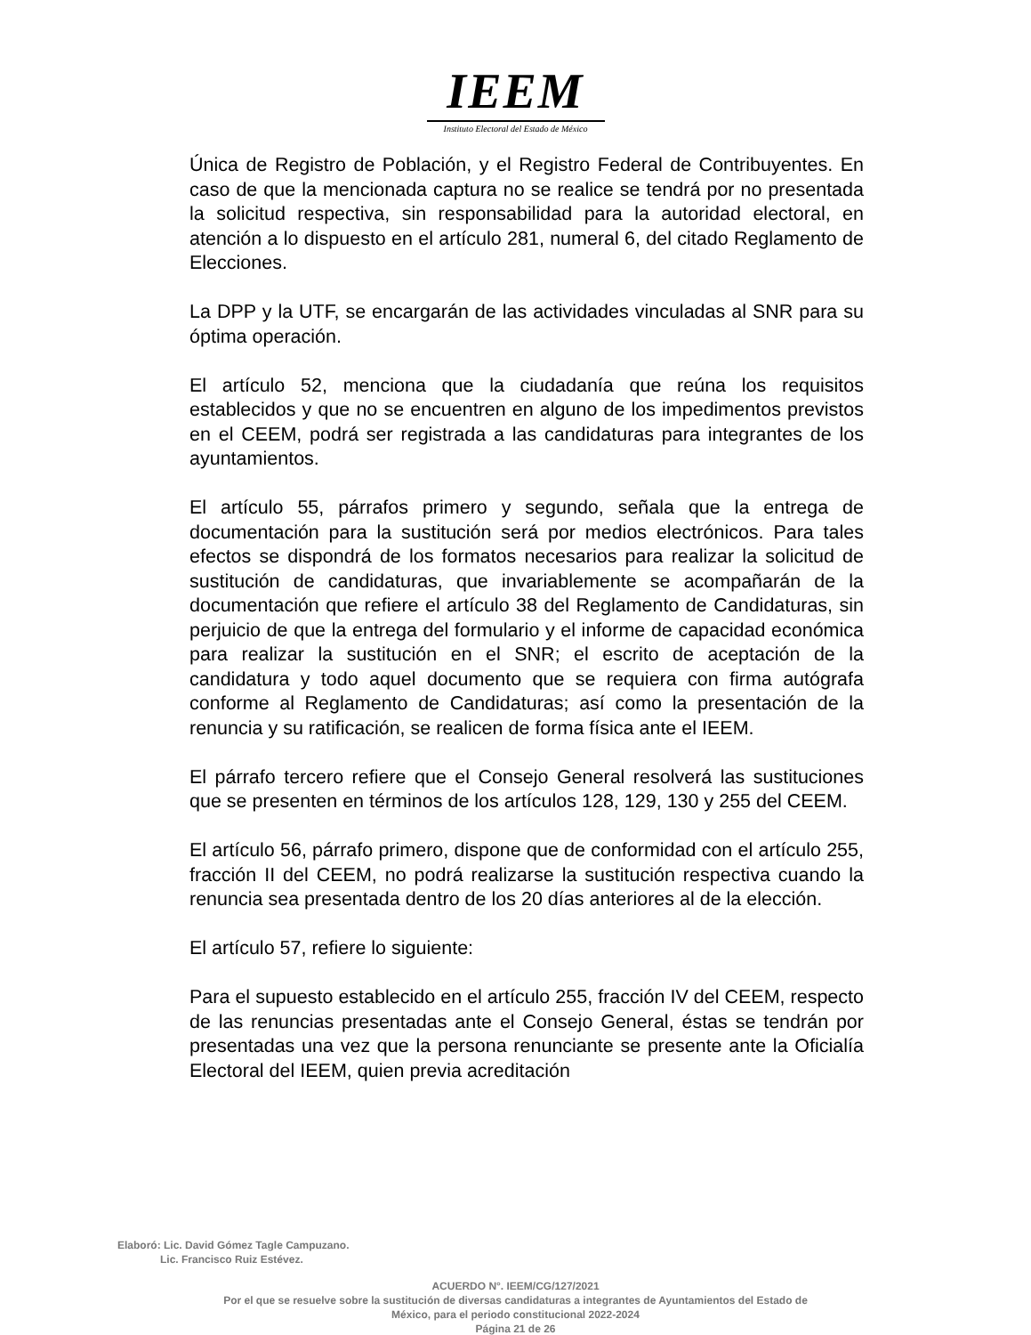IEEM
Instituto Electoral del Estado de México
Única de Registro de Población, y el Registro Federal de Contribuyentes. En caso de que la mencionada captura no se realice se tendrá por no presentada la solicitud respectiva, sin responsabilidad para la autoridad electoral, en atención a lo dispuesto en el artículo 281, numeral 6, del citado Reglamento de Elecciones.
La DPP y la UTF, se encargarán de las actividades vinculadas al SNR para su óptima operación.
El artículo 52, menciona que la ciudadanía que reúna los requisitos establecidos y que no se encuentren en alguno de los impedimentos previstos en el CEEM, podrá ser registrada a las candidaturas para integrantes de los ayuntamientos.
El artículo 55, párrafos primero y segundo, señala que la entrega de documentación para la sustitución será por medios electrónicos. Para tales efectos se dispondrá de los formatos necesarios para realizar la solicitud de sustitución de candidaturas, que invariablemente se acompañarán de la documentación que refiere el artículo 38 del Reglamento de Candidaturas, sin perjuicio de que la entrega del formulario y el informe de capacidad económica para realizar la sustitución en el SNR; el escrito de aceptación de la candidatura y todo aquel documento que se requiera con firma autógrafa conforme al Reglamento de Candidaturas; así como la presentación de la renuncia y su ratificación, se realicen de forma física ante el IEEM.
El párrafo tercero refiere que el Consejo General resolverá las sustituciones que se presenten en términos de los artículos 128, 129, 130 y 255 del CEEM.
El artículo 56, párrafo primero, dispone que de conformidad con el artículo 255, fracción II del CEEM, no podrá realizarse la sustitución respectiva cuando la renuncia sea presentada dentro de los 20 días anteriores al de la elección.
El artículo 57, refiere lo siguiente:
Para el supuesto establecido en el artículo 255, fracción IV del CEEM, respecto de las renuncias presentadas ante el Consejo General, éstas se tendrán por presentadas una vez que la persona renunciante se presente ante la Oficialía Electoral del IEEM, quien previa acreditación
Elaboró: Lic. David Gómez Tagle Campuzano.
Lic. Francisco Ruiz Estévez.
ACUERDO N°. IEEM/CG/127/2021
Por el que se resuelve sobre la sustitución de diversas candidaturas a integrantes de Ayuntamientos del Estado de
México, para el periodo constitucional 2022-2024
Página 21 de 26